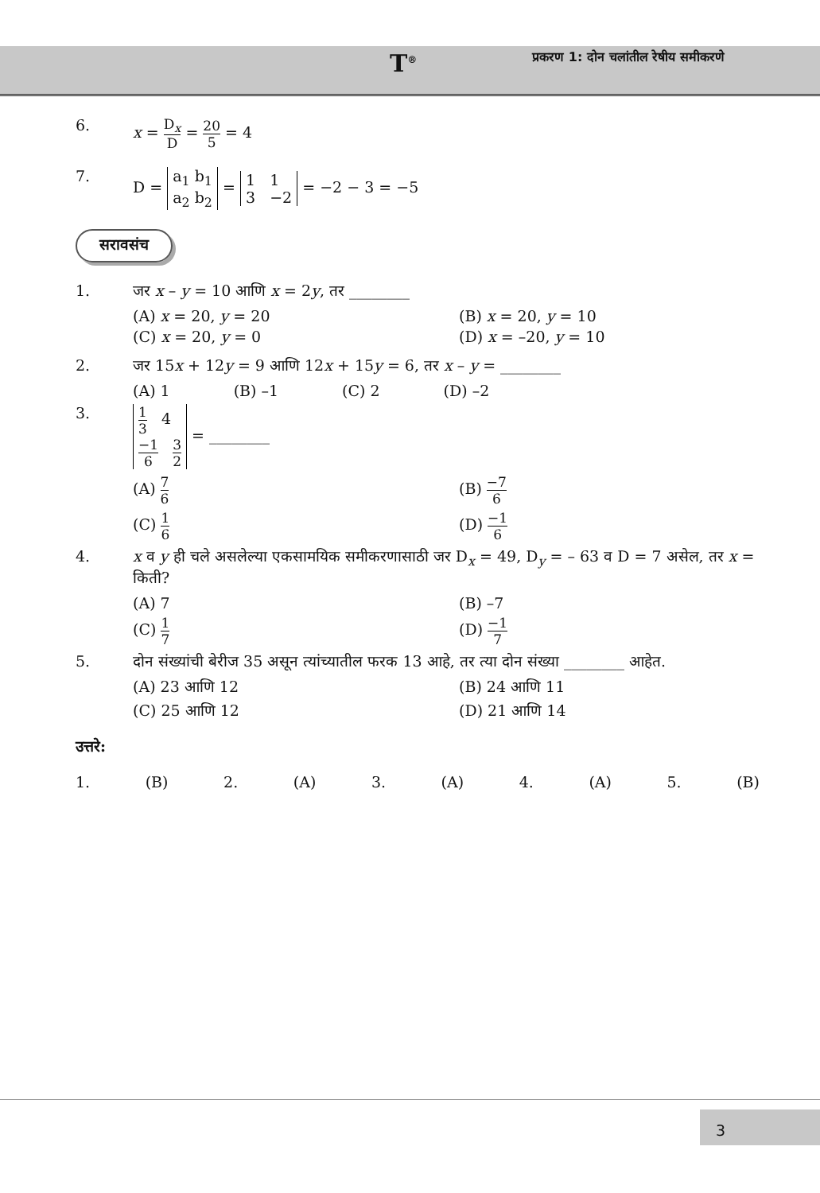T<sup>®</sup>
प्रकरण 1: दोन चलांतील रेषीय समीकरणे
6. x = D<sub>x</sub> D = 20 5 = 4
7. D = a<sub>1</sub> b<sub>1</sub>
a<sub>2</sub> b<sub>2</sub> = 1 1
3 −2 = −2 − 3 = −5
सरावसंच
1. जर x – y = 10 आणि x = 2y, तर ________
(A) x = 20, y = 20 (B) x = 20, y = 10 (C) x = 20, y = 0 (D) x = –20, y = 10
2. जर 15x + 12y = 9 आणि 12x + 15y = 6, तर x – y = ________
(A) 1 (B) –1 (C) 2 (D) –2
3. 1 3 4
−1 6 3 2 = ________
(A) 7 6 (B) −7 6 (C) 1 6 (D) −1 6
4. x व y ही चले असलेल्या एकसामयिक समीकरणासाठी जर D<sub>x</sub> = 49, D<sub>y</sub> = – 63 व D = 7 असेल, तर x = किती?
(A) 7 (B) –7 (C) 1 7 (D) −1 7
5. दोन संख्यांची बेरीज 35 असून त्यांच्यातील फरक 13 आहे, तर त्या दोन संख्या ________ आहेत.
(A) 23 आणि 12 (B) 24 आणि 11 (C) 25 आणि 12 (D) 21 आणि 14
उत्तरे:
1. (B) 2. (A) 3. (A) 4. (A) 5. (B)
3